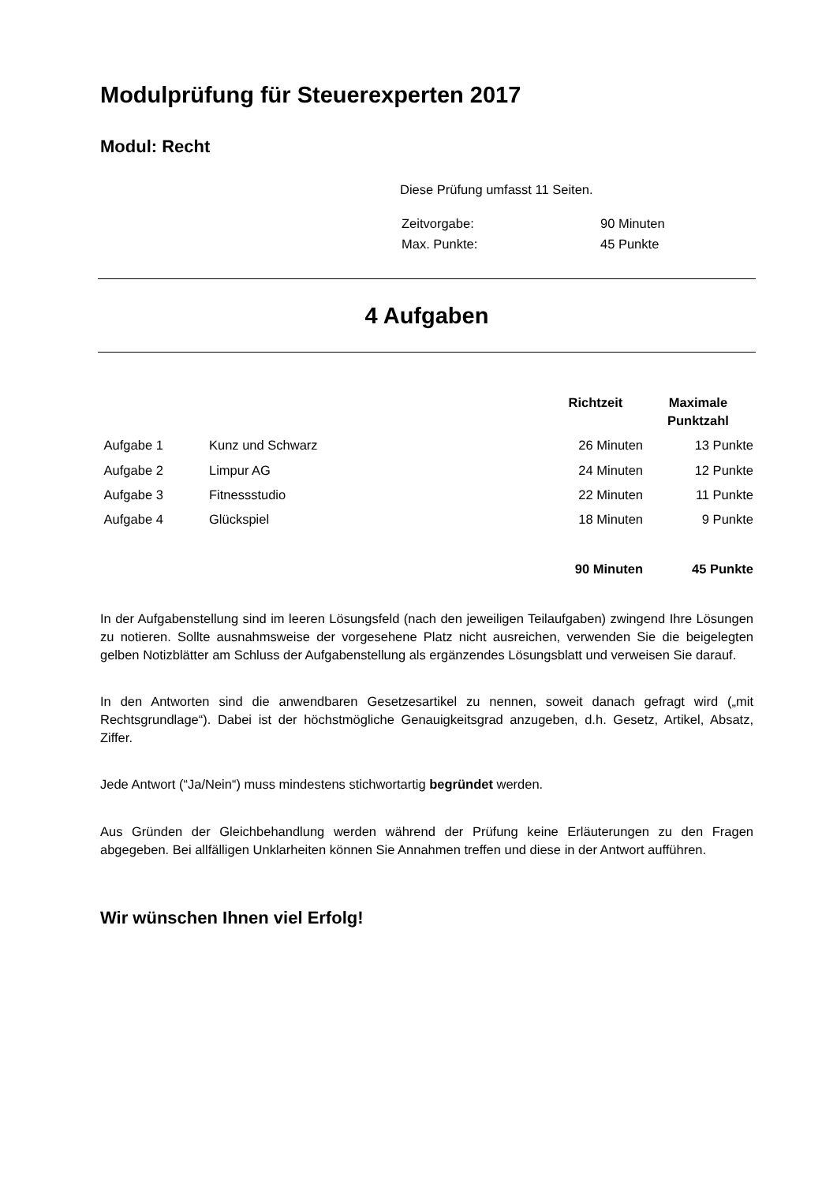Modulprüfung für Steuerexperten 2017
Modul: Recht
Diese Prüfung umfasst 11 Seiten.
| Zeitvorgabe: | 90 Minuten |
| Max. Punkte: | 45 Punkte |
4 Aufgaben
| | | Richtzeit | Maximale Punktzahl |
| --- | --- | --- | --- |
| Aufgabe 1 | Kunz und Schwarz | 26 Minuten | 13 Punkte |
| Aufgabe 2 | Limpur AG | 24 Minuten | 12 Punkte |
| Aufgabe 3 | Fitnessstudio | 22 Minuten | 11 Punkte |
| Aufgabe 4 | Glückspiel | 18 Minuten | 9 Punkte |
| | | 90 Minuten | 45 Punkte |
In der Aufgabenstellung sind im leeren Lösungsfeld (nach den jeweiligen Teilaufgaben) zwingend Ihre Lösungen zu notieren. Sollte ausnahmsweise der vorgesehene Platz nicht ausreichen, verwenden Sie die beigelegten gelben Notizblätter am Schluss der Aufgabenstellung als ergänzendes Lösungsblatt und verweisen Sie darauf.
In den Antworten sind die anwendbaren Gesetzesartikel zu nennen, soweit danach gefragt wird („mit Rechtsgrundlage“). Dabei ist der höchstmögliche Genauigkeitsgrad anzugeben, d.h. Gesetz, Artikel, Absatz, Ziffer.
Jede Antwort (“Ja/Nein“) muss mindestens stichwortartig begründet werden.
Aus Gründen der Gleichbehandlung werden während der Prüfung keine Erläuterungen zu den Fragen abgegeben. Bei allfälligen Unklarheiten können Sie Annahmen treffen und diese in der Antwort aufführen.
Wir wünschen Ihnen viel Erfolg!